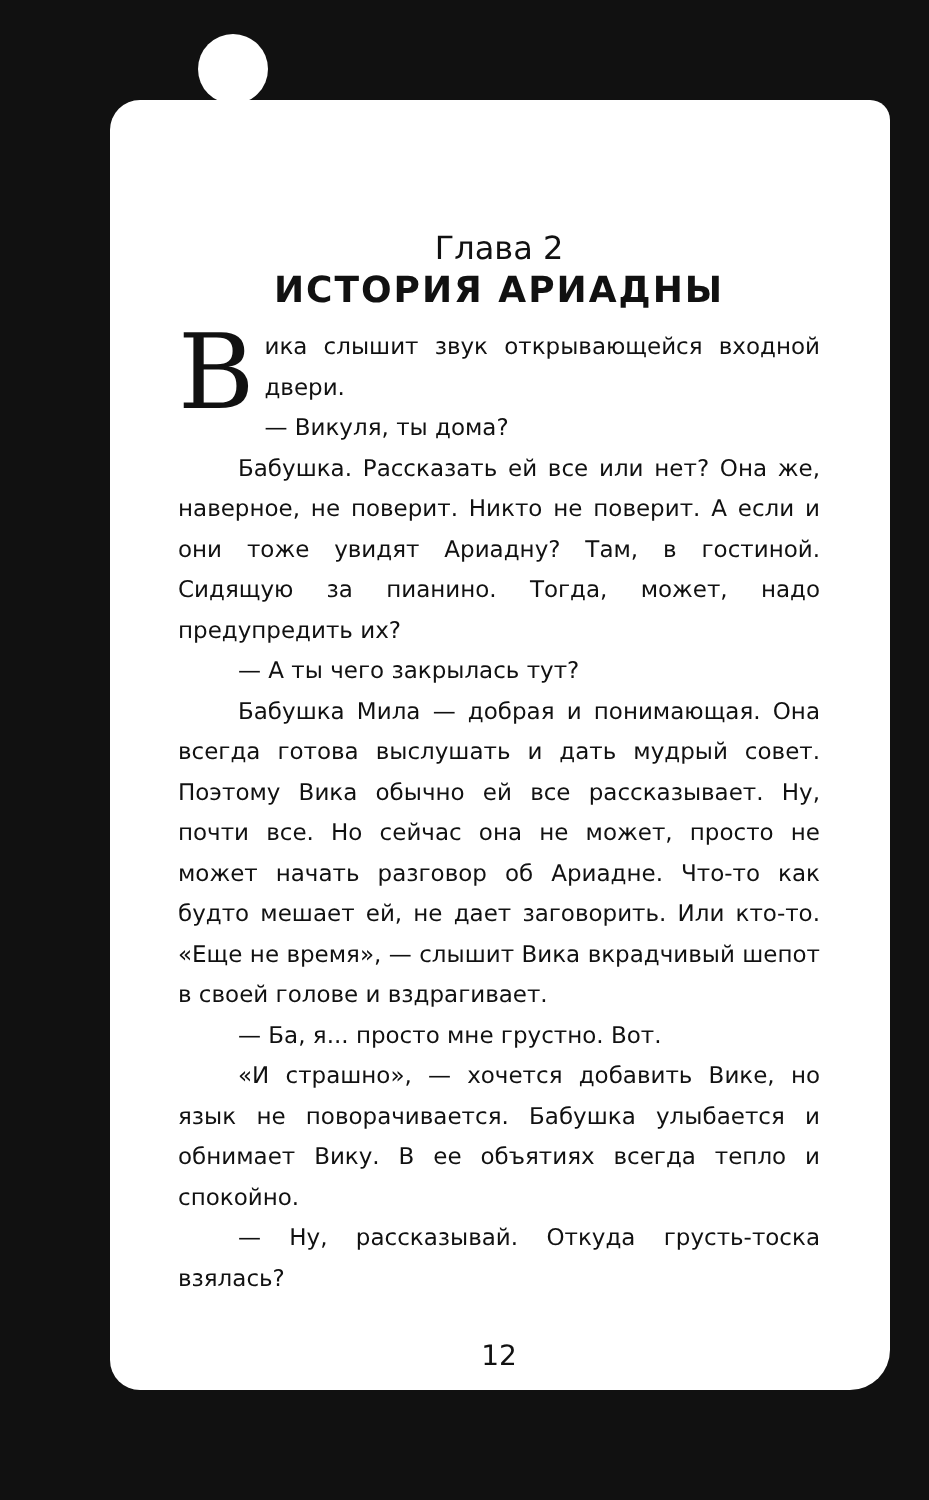Глава 2
ИСТОРИЯ АРИАДНЫ
Вика слышит звук открывающейся входной двери.
— Викуля, ты дома?
Бабушка. Рассказать ей все или нет? Она же, наверное, не поверит. Никто не поверит. А если и они тоже увидят Ариадну? Там, в гостиной. Сидящую за пианино. Тогда, может, надо предупредить их?
— А ты чего закрылась тут?
Бабушка Мила — добрая и понимающая. Она всегда готова выслушать и дать мудрый совет. Поэтому Вика обычно ей все рассказывает. Ну, почти все. Но сейчас она не может, просто не может начать разговор об Ариадне. Что-то как будто мешает ей, не дает заговорить. Или кто-то. «Еще не время», — слышит Вика вкрадчивый шепот в своей голове и вздрагивает.
— Ба, я... просто мне грустно. Вот.
«И страшно», — хочется добавить Вике, но язык не поворачивается. Бабушка улыбается и обнимает Вику. В ее объятиях всегда тепло и спокойно.
— Ну, рассказывай. Откуда грусть-тоска взялась?
12